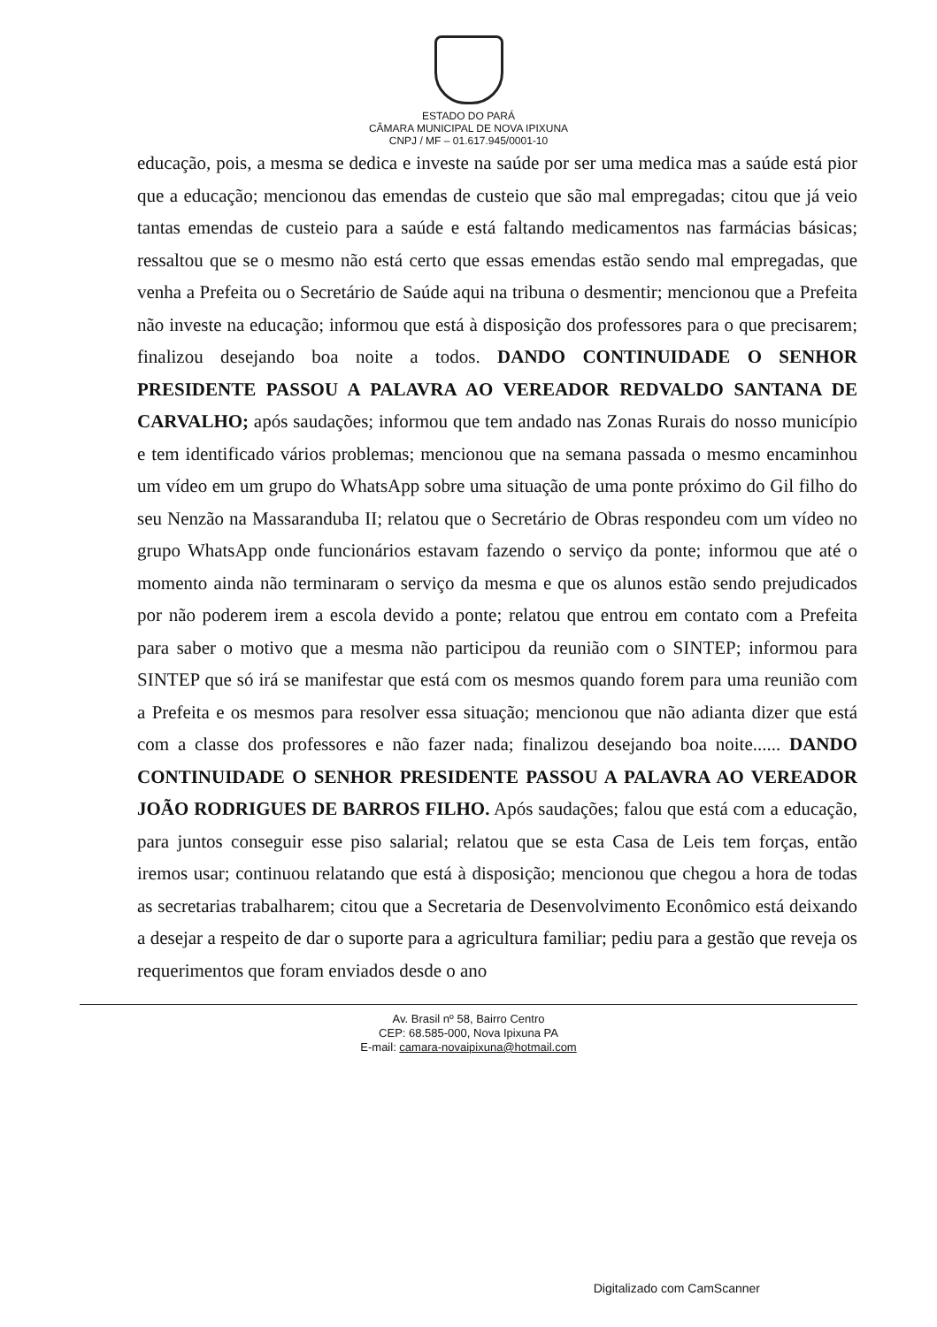ESTADO DO PARÁ
CÂMARA MUNICIPAL DE NOVA IPIXUNA
CNPJ / MF – 01.617.945/0001-10
educação, pois, a mesma se dedica e investe na saúde por ser uma medica mas a saúde está pior que a educação; mencionou das emendas de custeio que são mal empregadas; citou que já veio tantas emendas de custeio para a saúde e está faltando medicamentos nas farmácias básicas; ressaltou que se o mesmo não está certo que essas emendas estão sendo mal empregadas, que venha a Prefeita ou o Secretário de Saúde aqui na tribuna o desmentir; mencionou que a Prefeita não investe na educação; informou que está à disposição dos professores para o que precisarem; finalizou desejando boa noite a todos. DANDO CONTINUIDADE O SENHOR PRESIDENTE PASSOU A PALAVRA AO VEREADOR REDVALDO SANTANA DE CARVALHO; após saudações; informou que tem andado nas Zonas Rurais do nosso município e tem identificado vários problemas; mencionou que na semana passada o mesmo encaminhou um vídeo em um grupo do WhatsApp sobre uma situação de uma ponte próximo do Gil filho do seu Nenzão na Massaranduba II; relatou que o Secretário de Obras respondeu com um vídeo no grupo WhatsApp onde funcionários estavam fazendo o serviço da ponte; informou que até o momento ainda não terminaram o serviço da mesma e que os alunos estão sendo prejudicados por não poderem irem a escola devido a ponte; relatou que entrou em contato com a Prefeita para saber o motivo que a mesma não participou da reunião com o SINTEP; informou para SINTEP que só irá se manifestar que está com os mesmos quando forem para uma reunião com a Prefeita e os mesmos para resolver essa situação; mencionou que não adianta dizer que está com a classe dos professores e não fazer nada; finalizou desejando boa noite...... DANDO CONTINUIDADE O SENHOR PRESIDENTE PASSOU A PALAVRA AO VEREADOR JOÃO RODRIGUES DE BARROS FILHO. Após saudações; falou que está com a educação, para juntos conseguir esse piso salarial; relatou que se esta Casa de Leis tem forças, então iremos usar; continuou relatando que está à disposição; mencionou que chegou a hora de todas as secretarias trabalharem; citou que a Secretaria de Desenvolvimento Econômico está deixando a desejar a respeito de dar o suporte para a agricultura familiar; pediu para a gestão que reveja os requerimentos que foram enviados desde o ano
Av. Brasil nº 58, Bairro Centro
CEP: 68.585-000, Nova Ipixuna PA
E-mail: camara-novaipixuna@hotmail.com
Digitalizado com CamScanner